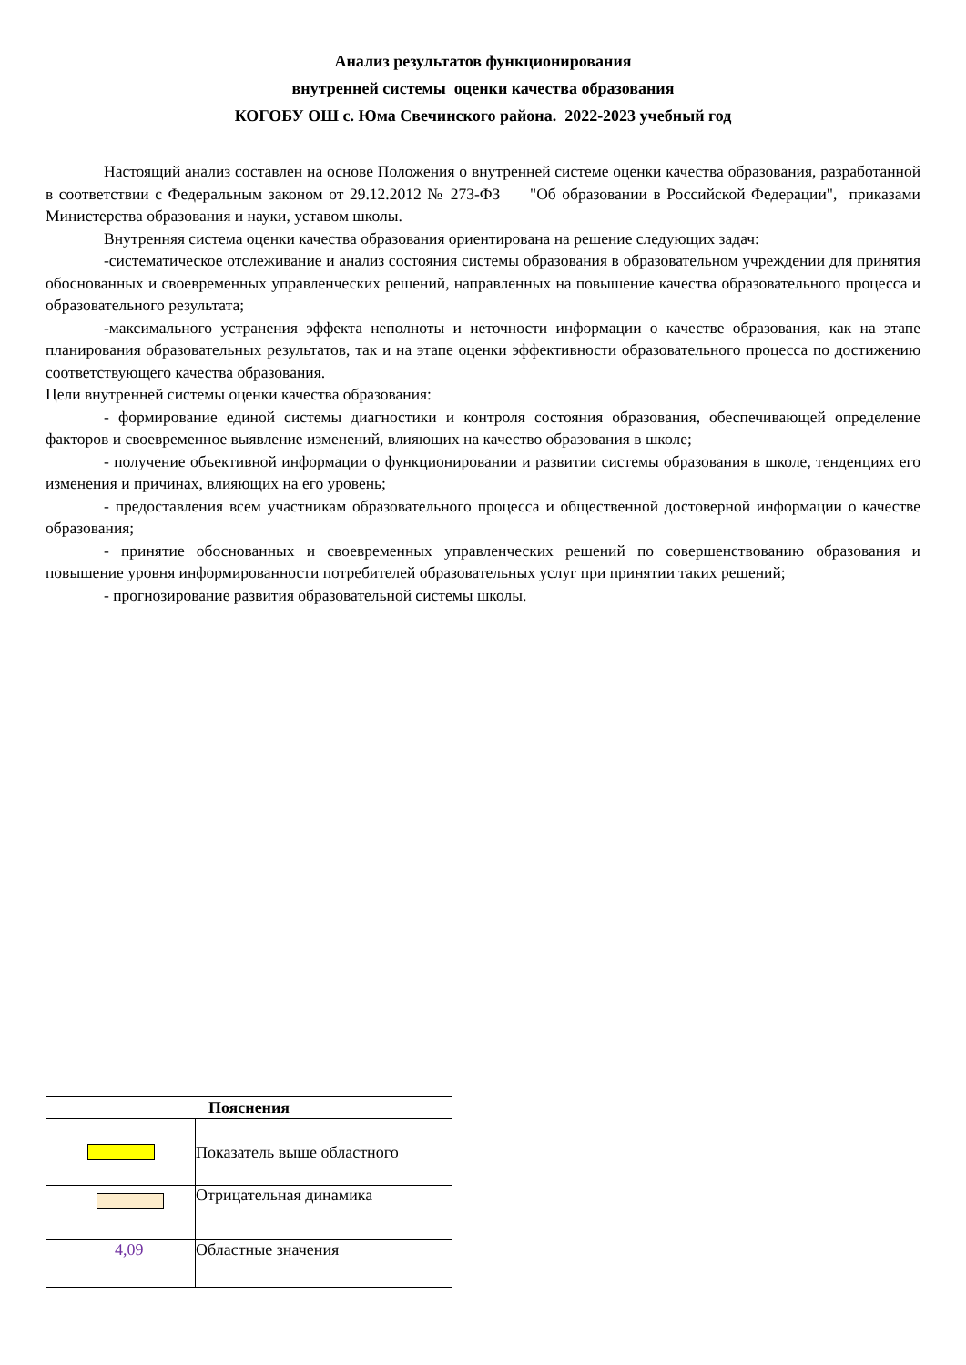Анализ результатов функционирования
внутренней системы оценки качества образования
КОГОБУ ОШ с. Юма Свечинского района. 2022-2023 учебный год
Настоящий анализ составлен на основе Положения о внутренней системе оценки качества образования, разработанной в соответствии с Федеральным законом от 29.12.2012 № 273-ФЗ "Об образовании в Российской Федерации", приказами Министерства образования и науки, уставом школы.
Внутренняя система оценки качества образования ориентирована на решение следующих задач:
-систематическое отслеживание и анализ состояния системы образования в образовательном учреждении для принятия обоснованных и своевременных управленческих решений, направленных на повышение качества образовательного процесса и образовательного результата;
-максимального устранения эффекта неполноты и неточности информации о качестве образования, как на этапе планирования образовательных результатов, так и на этапе оценки эффективности образовательного процесса по достижению соответствующего качества образования.
Цели внутренней системы оценки качества образования:
- формирование единой системы диагностики и контроля состояния образования, обеспечивающей определение факторов и своевременное выявление изменений, влияющих на качество образования в школе;
- получение объективной информации о функционировании и развитии системы образования в школе, тенденциях его изменения и причинах, влияющих на его уровень;
- предоставления всем участникам образовательного процесса и общественной достоверной информации о качестве образования;
- принятие обоснованных и своевременных управленческих решений по совершенствованию образования и повышение уровня информированности потребителей образовательных услуг при принятии таких решений;
- прогнозирование развития образовательной системы школы.
| Пояснения | |
| --- | --- |
| | Показатель выше областного |
| | Отрицательная динамика |
| 4,09 | Областные значения |